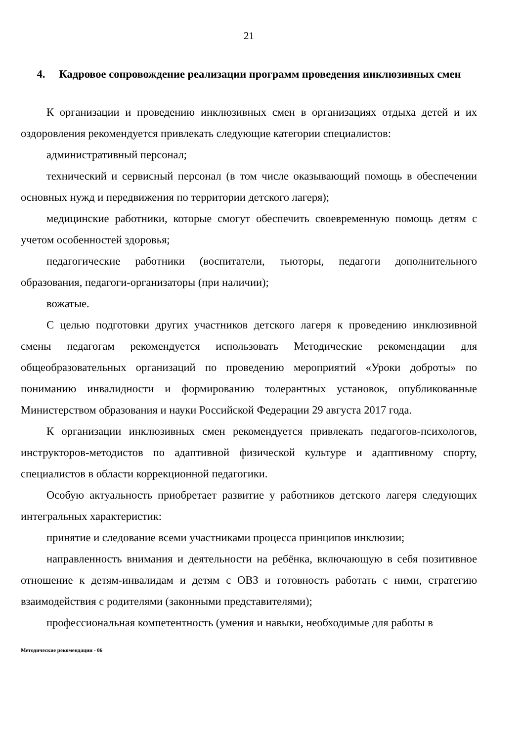21
4. Кадровое сопровождение реализации программ проведения инклюзивных смен
К организации и проведению инклюзивных смен в организациях отдыха детей и их оздоровления рекомендуется привлекать следующие категории специалистов:
административный персонал;
технический и сервисный персонал (в том числе оказывающий помощь в обеспечении основных нужд и передвижения по территории детского лагеря);
медицинские работники, которые смогут обеспечить своевременную помощь детям с учетом особенностей здоровья;
педагогические работники (воспитатели, тьюторы, педагоги дополнительного образования, педагоги-организаторы (при наличии);
вожатые.
С целью подготовки других участников детского лагеря к проведению инклюзивной смены педагогам рекомендуется использовать Методические рекомендации для общеобразовательных организаций по проведению мероприятий «Уроки доброты» по пониманию инвалидности и формированию толерантных установок, опубликованные Министерством образования и науки Российской Федерации 29 августа 2017 года.
К организации инклюзивных смен рекомендуется привлекать педагогов-психологов, инструкторов-методистов по адаптивной физической культуре и адаптивному спорту, специалистов в области коррекционной педагогики.
Особую актуальность приобретает развитие у работников детского лагеря следующих интегральных характеристик:
принятие и следование всеми участниками процесса принципов инклюзии;
направленность внимания и деятельности на ребёнка, включающую в себя позитивное отношение к детям-инвалидам и детям с ОВЗ и готовность работать с ними, стратегию взаимодействия с родителями (законными представителями);
профессиональная компетентность (умения и навыки, необходимые для работы в
Методические рекомендации - 06